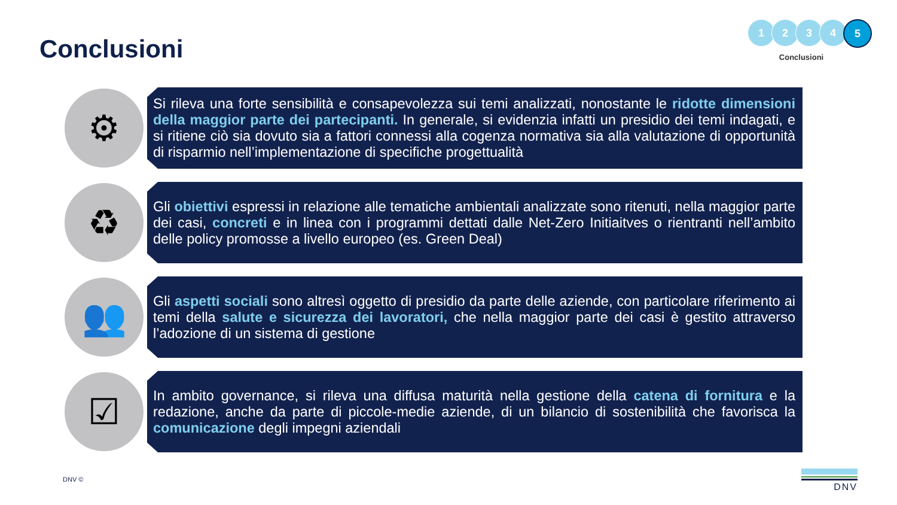Conclusioni
1 2 3 4 5
Conclusioni
⚙
Si rileva una forte sensibilità e consapevolezza sui temi analizzati, nonostante le ridotte dimensioni della maggior parte dei partecipanti. In generale, si evidenzia infatti un presidio dei temi indagati, e si ritiene ciò sia dovuto sia a fattori connessi alla cogenza normativa sia alla valutazione di opportunità di risparmio nell’implementazione di specifiche progettualità
♻
Gli obiettivi espressi in relazione alle tematiche ambientali analizzate sono ritenuti, nella maggior parte dei casi, concreti e in linea con i programmi dettati dalle Net-Zero Initiaitves o rientranti nell’ambito delle policy promosse a livello europeo (es. Green Deal)
👥
Gli aspetti sociali sono altresì oggetto di presidio da parte delle aziende, con particolare riferimento ai temi della salute e sicurezza dei lavoratori, che nella maggior parte dei casi è gestito attraverso l’adozione di un sistema di gestione
☑
In ambito governance, si rileva una diffusa maturità nella gestione della catena di fornitura e la redazione, anche da parte di piccole-medie aziende, di un bilancio di sostenibilità che favorisca la comunicazione degli impegni aziendali
DNV © DNV